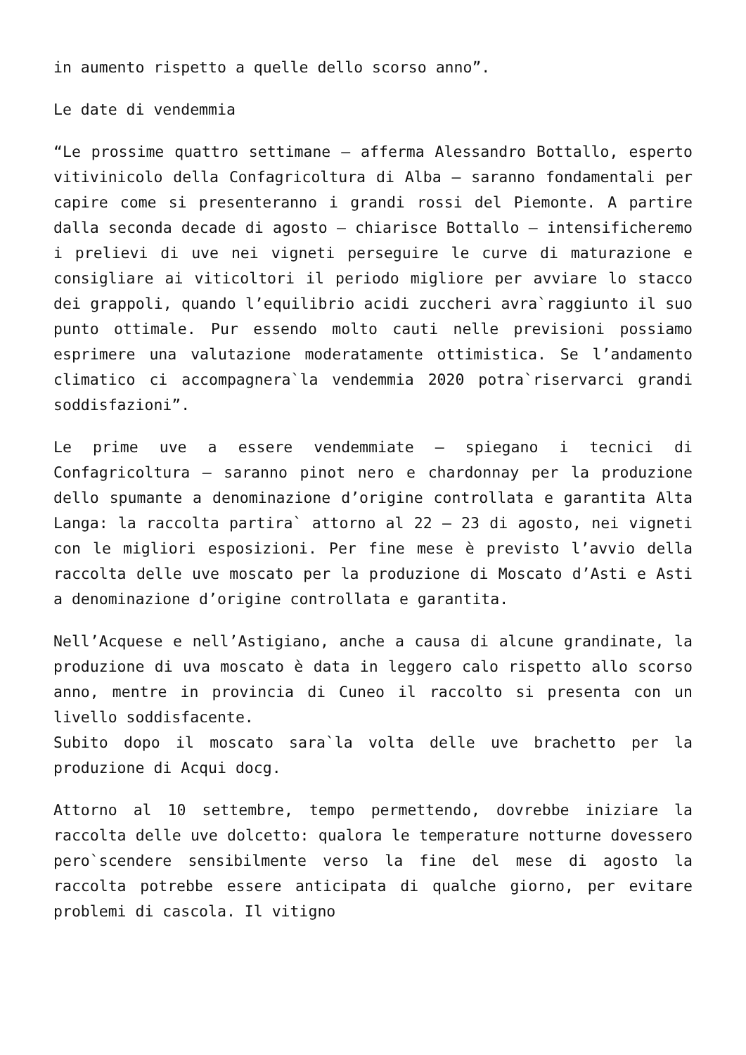in aumento rispetto a quelle dello scorso anno”.
Le date di vendemmia
“Le prossime quattro settimane – afferma Alessandro Bottallo, esperto vitivinicolo della Confagricoltura di Alba – saranno fondamentali per capire come si presenteranno i grandi rossi del Piemonte. A partire dalla seconda decade di agosto – chiarisce Bottallo – intensificheremo i prelievi di uve nei vigneti perseguire le curve di maturazione e consigliare ai viticoltori il periodo migliore per avviare lo stacco dei grappoli, quando l’equilibrio acidi zuccheri avra`raggiunto il suo punto ottimale. Pur essendo molto cauti nelle previsioni possiamo esprimere una valutazione moderatamente ottimistica. Se l’andamento climatico ci accompagnera`la vendemmia 2020 potra`riservarci grandi soddisfazioni”.
Le prime uve a essere vendemmiate – spiegano i tecnici di Confagricoltura – saranno pinot nero e chardonnay per la produzione dello spumante a denominazione d’origine controllata e garantita Alta Langa: la raccolta partira` attorno al 22 – 23 di agosto, nei vigneti con le migliori esposizioni. Per fine mese è previsto l’avvio della raccolta delle uve moscato per la produzione di Moscato d’Asti e Asti a denominazione d’origine controllata e garantita.
Nell’Acquese e nell’Astigiano, anche a causa di alcune grandinate, la produzione di uva moscato è data in leggero calo rispetto allo scorso anno, mentre in provincia di Cuneo il raccolto si presenta con un livello soddisfacente.
Subito dopo il moscato sara`la volta delle uve brachetto per la produzione di Acqui docg.
Attorno al 10 settembre, tempo permettendo, dovrebbe iniziare la raccolta delle uve dolcetto: qualora le temperature notturne dovessero pero`scendere sensibilmente verso la fine del mese di agosto la raccolta potrebbe essere anticipata di qualche giorno, per evitare problemi di cascola. Il vitigno